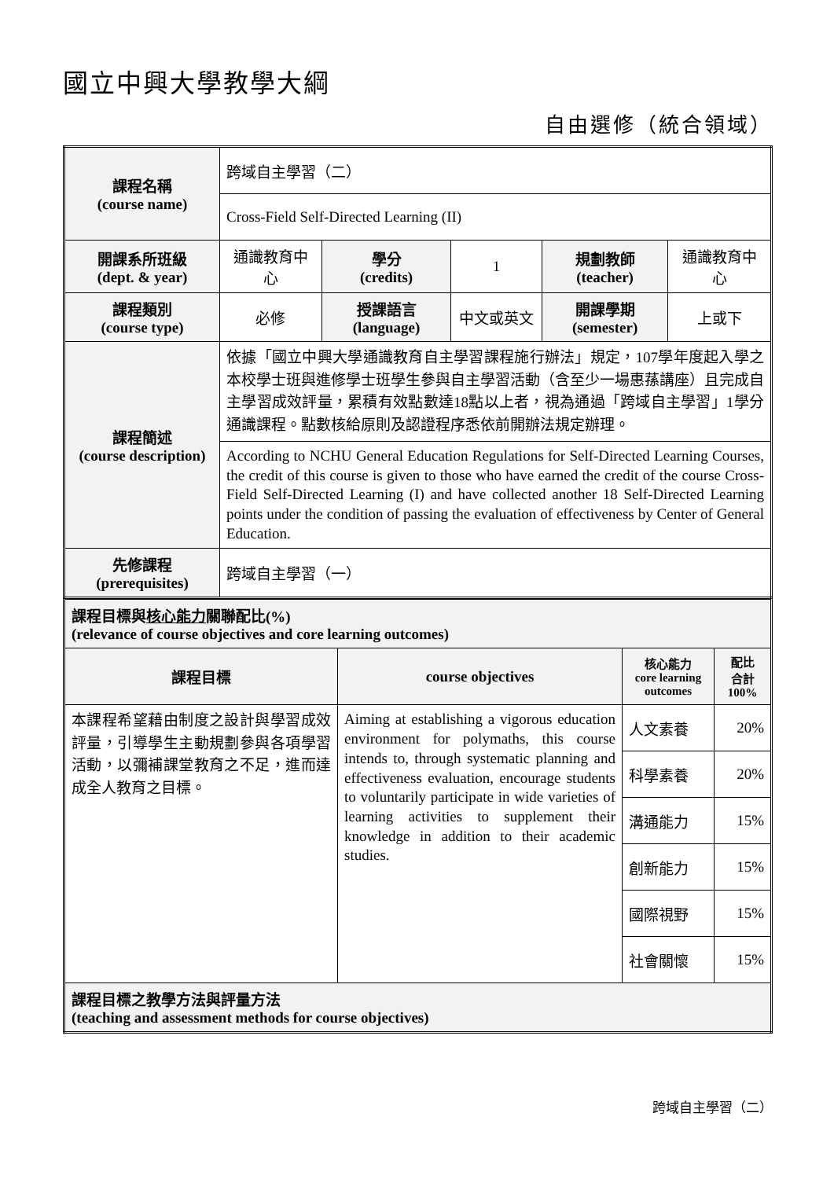國立中興大學教學大綱
自由選修（統合領域）
| 課程名稱 (course name) | 跨域自主學習（二） | | | | |
| | Cross-Field Self-Directed Learning (II) | | | | |
| 開課系所班級 (dept. & year) | 通識教育中心 | 學分 (credits) | 1 | 規劃教師 (teacher) | 通識教育中心 |
| 課程類別 (course type) | 必修 | 授課語言 (language) | 中文或英文 | 開課學期 (semester) | 上或下 |
| 課程簡述 (course description) | 依據「國立中興大學通識教育自主學習課程施行辦法」規定，107學年度起入學之本校學士班與進修學士班學生參與自主學習活動（含至少一場惠蓀講座）且完成自主學習成效評量，累積有效點數達18點以上者，視為通過「跨域自主學習」1學分通識課程。點數核給原則及認證程序悉依前開辦法規定辦理。 | | | | |
| | According to NCHU General Education Regulations for Self-Directed Learning Courses, the credit of this course is given to those who have earned the credit of the course Cross-Field Self-Directed Learning (I) and have collected another 18 Self-Directed Learning points under the condition of passing the evaluation of effectiveness by Center of General Education. | | | | |
| 先修課程 (prerequisites) | 跨域自主學習（一） | | | | |
| 課程目標與 核心能力 關聯配比(%) (relevance of course objectives and core learning outcomes) | | | |
| 課程目標 | course objectives | 核心能力 core learning outcomes | 配比 合計 100% |
| 本課程希望藉由制度之設計與學習成效評量，引導學生主動規劃參與各項學習活動，以彌補課堂教育之不足，進而達成全人教育之目標。 | Aiming at establishing a vigorous education environment for polymaths, this course intends to, through systematic planning and effectiveness evaluation, encourage students to voluntarily participate in wide varieties of learning activities to supplement their knowledge in addition to their academic studies. | 人文素養 | 20% |
| | | 科學素養 | 20% |
| | | 溝通能力 | 15% |
| | | 創新能力 | 15% |
| | | 國際視野 | 15% |
| | | 社會關懷 | 15% |
| 課程目標之教學方法與評量方法 (teaching and assessment methods for course objectives) | | | |
跨域自主學習（二）